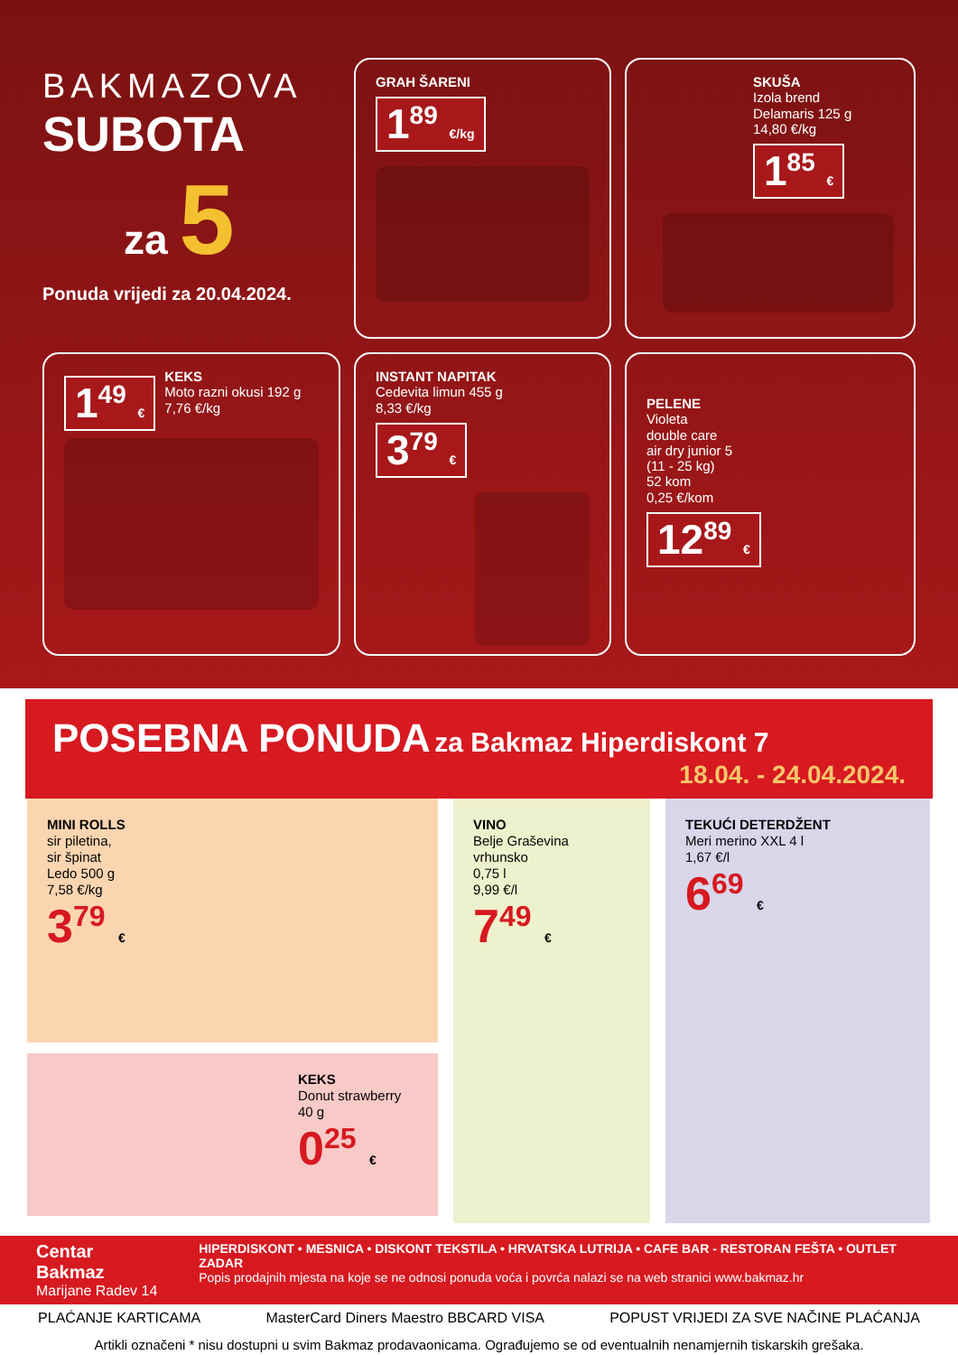BAKMAZOVA
SUBOTA
za 5
Ponuda vrijedi za 20.04.2024.
GRAH ŠARENI
1<sup>89</sup> €/kg
SKUŠA
Izola brend
Delamaris 125 g
14,80 €/kg
1<sup>85</sup> €
1<sup>49</sup> €
KEKS
Moto razni okusi 192 g
7,76 €/kg
INSTANT NAPITAK
Cedevita limun 455 g
8,33 €/kg
3<sup>79</sup> €
PELENE
Violeta
double care
air dry junior 5
(11 - 25 kg)
52 kom
0,25 €/kom
12<sup>89</sup> €
POSEBNA PONUDA za Bakmaz Hiperdiskont 7
18.04. - 24.04.2024.
MINI ROLLS
sir piletina,
sir špinat
Ledo 500 g
7,58 €/kg
3<sup>79</sup> €
KEKS
Donut strawberry
40 g
0<sup>25</sup> €
VINO
Belje Graševina
vrhunsko
0,75 l
9,99 €/l
7<sup>49</sup> €
TEKUĆI DETERDŽENT
Meri merino XXL 4 l
1,67 €/l
6<sup>69</sup> €
Centar Bakmaz
Marijane Radev 14
HIPERDISKONT • MESNICA • DISKONT TEKSTILA • HRVATSKA LUTRIJA • CAFE BAR - RESTORAN FEŠTA • OUTLET ZADAR
Popis prodajnih mjesta na koje se ne odnosi ponuda voća i povrća nalazi se na web stranici www.bakmaz.hr
PLAĆANJE KARTICAMA MasterCard Diners Maestro BBCARD VISA POPUST VRIJEDI ZA SVE NAČINE PLAĆANJA
Artikli označeni * nisu dostupni u svim Bakmaz prodavaonicama. Ograđujemo se od eventualnih nenamjernih tiskarskih grešaka.